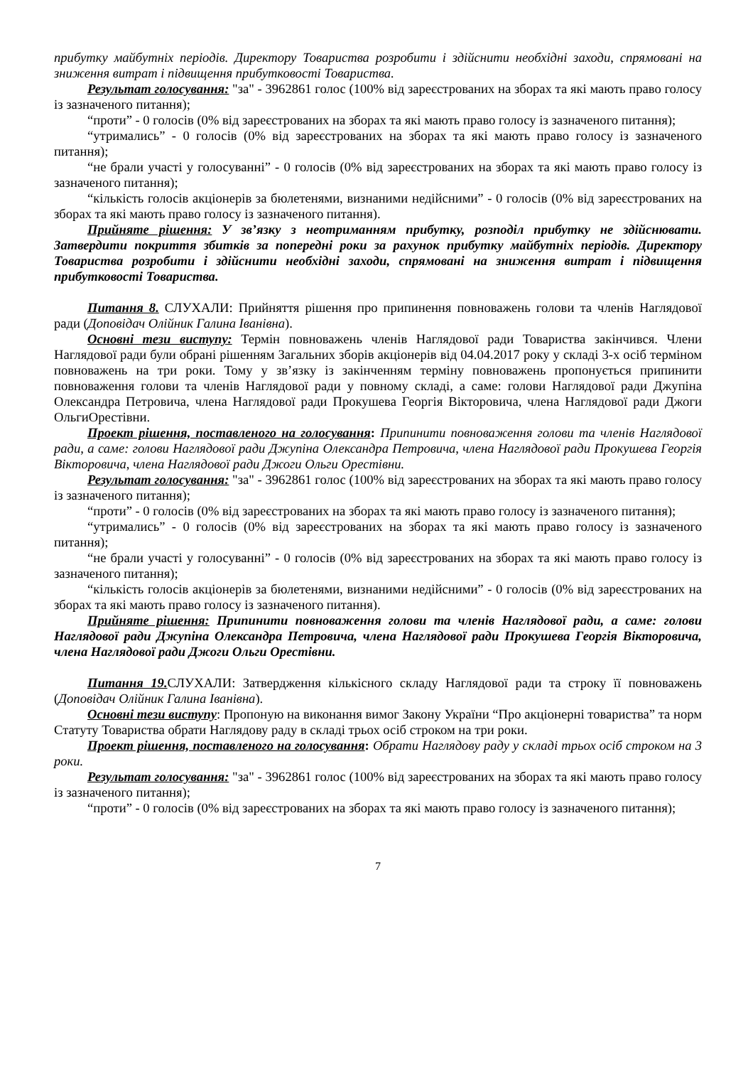прибутку майбутніх періодів. Директору Товариства розробити і здійснити необхідні заходи, спрямовані на зниження витрат і підвищення прибутковості Товариства.
Результат голосування: "за" - 3962861 голос (100% від зареєстрованих на зборах та які мають право голосу із зазначеного питання);
“проти” - 0 голосів (0% від зареєстрованих на зборах та які мають право голосу із зазначеного питання);
“утримались” - 0 голосів (0% від зареєстрованих на зборах та які мають право голосу із зазначеного питання);
“не брали участі у голосуванні” - 0 голосів (0% від зареєстрованих на зборах та які мають право голосу із зазначеного питання);
“кількість голосів акціонерів за бюлетенями, визнаними недійсними” - 0 голосів (0% від зареєстрованих на зборах та які мають право голосу із зазначеного питання).
Прийняте рішення: У зв’язку з неотриманням прибутку, розподіл прибутку не здійснювати. Затвердити покриття збитків за попередні роки за рахунок прибутку майбутніх періодів. Директору Товариства розробити і здійснити необхідні заходи, спрямовані на зниження витрат і підвищення прибутковості Товариства.
Питання 8. СЛУХАЛИ: Прийняття рішення про припинення повноважень голови та членів Наглядової ради (Доповідач Олійник Галина Іванівна).
Основні тези виступу: Термін повноважень членів Наглядової ради Товариства закінчився. Члени Наглядової ради були обрані рішенням Загальних зборів акціонерів від 04.04.2017 року у складі 3-х осіб терміном повноважень на три роки. Тому у зв’язку із закінченням терміну повноважень пропонується припинити повноваження голови та членів Наглядової ради у повному складі, а саме: голови Наглядової ради Джупіна Олександра Петровича, члена Наглядової ради Прокушева Георгія Вікторовича, члена Наглядової ради Джоги ОльгиОрестівни.
Проект рішення, поставленого на голосування: Припинити повноваження голови та членів Наглядової ради, а саме: голови Наглядової ради Джупіна Олександра Петровича, члена Наглядової ради Прокушева Георгія Вікторовича, члена Наглядової ради Джоги Ольги Орестівни.
Результат голосування: "за" - 3962861 голос (100% від зареєстрованих на зборах та які мають право голосу із зазначеного питання);
“проти” - 0 голосів (0% від зареєстрованих на зборах та які мають право голосу із зазначеного питання);
“утримались” - 0 голосів (0% від зареєстрованих на зборах та які мають право голосу із зазначеного питання);
“не брали участі у голосуванні” - 0 голосів (0% від зареєстрованих на зборах та які мають право голосу із зазначеного питання);
“кількість голосів акціонерів за бюлетенями, визнаними недійсними” - 0 голосів (0% від зареєстрованих на зборах та які мають право голосу із зазначеного питання).
Прийняте рішення: Припинити повноваження голови та членів Наглядової ради, а саме: голови Наглядової ради Джупіна Олександра Петровича, члена Наглядової ради Прокушева Георгія Вікторовича, члена Наглядової ради Джоги Ольги Орестівни.
Питання 19. СЛУХАЛИ: Затвердження кількісного складу Наглядової ради та строку її повноважень (Доповідач Олійник Галина Іванівна).
Основні тези виступу: Пропоную на виконання вимог Закону України “Про акціонерні товариства” та норм Статуту Товариства обрати Наглядову раду в складі трьох осіб строком на три роки.
Проект рішення, поставленого на голосування: Обрати Наглядову раду у складі трьох осіб строком на 3 роки.
Результат голосування: "за" - 3962861 голос (100% від зареєстрованих на зборах та які мають право голосу із зазначеного питання);
“проти” - 0 голосів (0% від зареєстрованих на зборах та які мають право голосу із зазначеного питання);
7